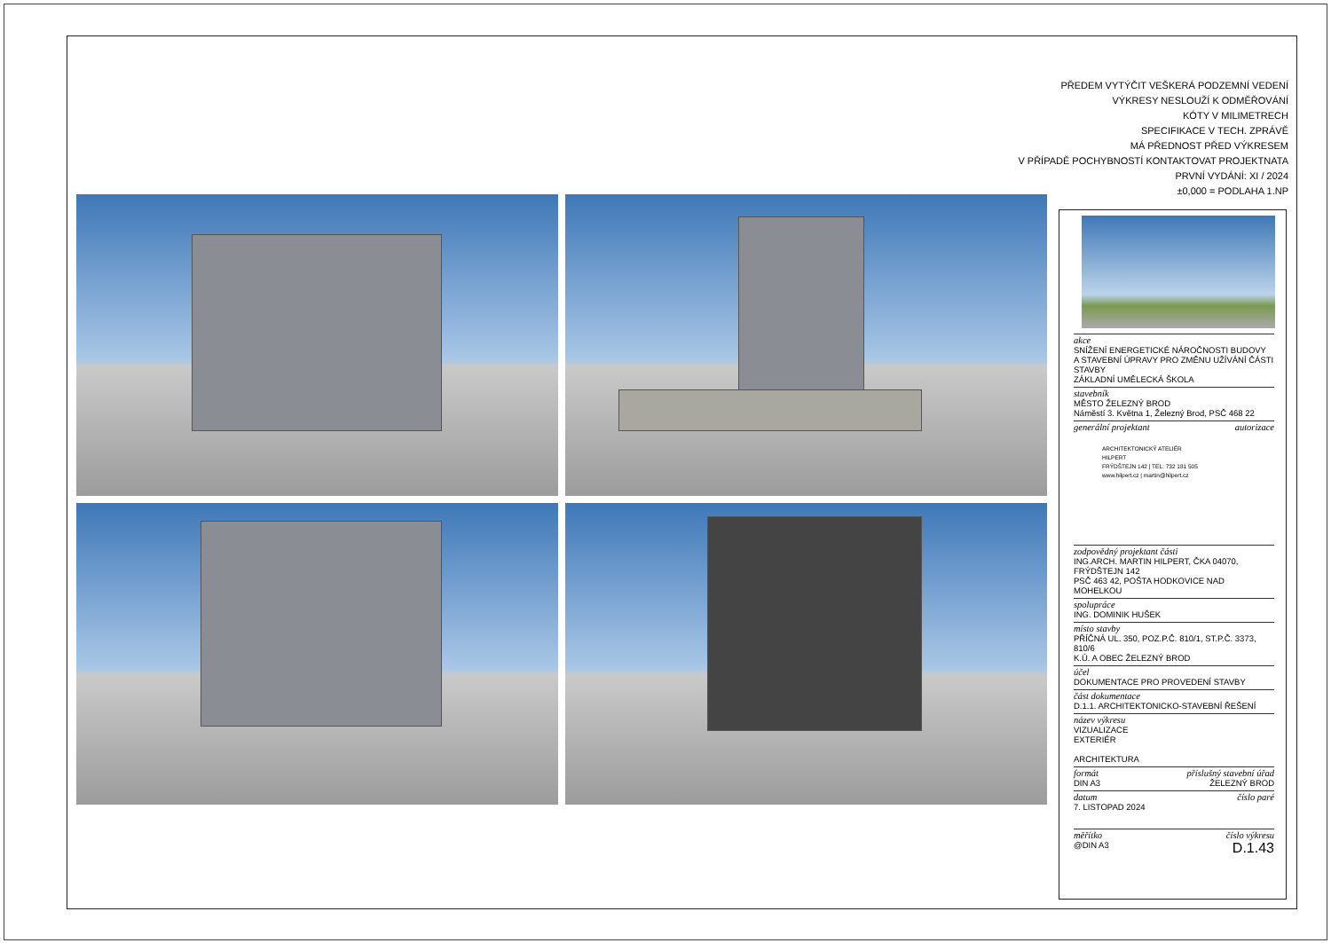PŘEDEM VYTÝČIT VEŠKERÁ PODZEMNÍ VEDENÍ
VÝKRESY NESLOUŽÍ K ODMĚŘOVÁNÍ
KÓTY V MILIMETRECH
SPECIFIKACE V TECH. ZPRÁVĚ
MÁ PŘEDNOST PŘED VÝKRESEM
V PŘÍPADĚ POCHYBNOSTÍ KONTAKTOVAT PROJEKTNATA
PRVNÍ VYDÁNÍ: XI / 2024
±0,000 = PODLAHA 1.NP
akce
SNÍŽENÍ ENERGETICKÉ NÁROČNOSTI BUDOVY
A STAVEBNÍ ÚPRAVY PRO ZMĚNU UŽÍVÁNÍ ČÁSTI STAVBY
ZÁKLADNÍ UMĚLECKÁ ŠKOLA
stavebník
MĚSTO ŽELEZNÝ BROD
Náměstí 3. Května 1, Železný Brod, PSČ 468 22
generální projektant autorizace
ARCHITEKTONICKÝ ATELIÉR
HILPERT
FRÝDŠTEJN 142 | TEL: 732 181 505
www.hilpert.cz | martin@hilpert.cz
zodpovědný projektant části
ING.ARCH. MARTIN HILPERT, ČKA 04070, FRÝDŠTEJN 142
PSČ 463 42, POŠTA HODKOVICE NAD MOHELKOU
spolupráce
ING. DOMINIK HUŠEK
místo stavby
PŘÍČNÁ UL. 350, POZ.P.Č. 810/1, ST.P.Č. 3373, 810/6
K.Ú. A OBEC ŽELEZNÝ BROD
účel
DOKUMENTACE PRO PROVEDENÍ STAVBY
část dokumentace
D.1.1. ARCHITEKTONICKO-STAVEBNÍ ŘEŠENÍ
název výkresu
VIZUALIZACE
EXTERIÉR
ARCHITEKTURA
formát příslušný stavební úřad
DIN A3 ŽELEZNÝ BROD
datum číslo paré
7. LISTOPAD 2024
měřítko číslo výkresu
@DIN A3 D.1.43